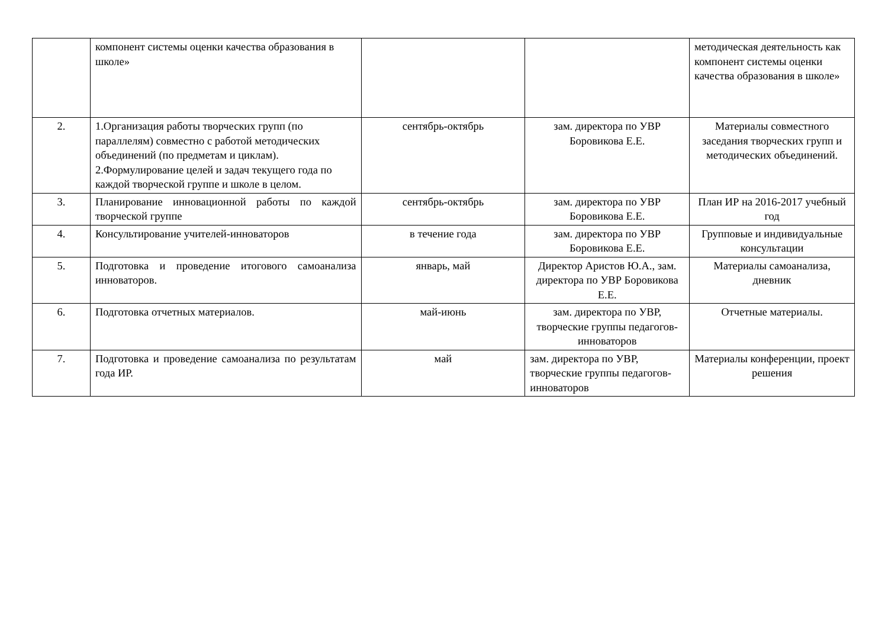| | компонент системы оценки качества образования в школе» | | | методическая деятельность как компонент системы оценки качества образования в школе» |
| 2. | 1.Организация работы творческих групп (по параллелям) совместно с работой методических объединений (по предметам и циклам). 2.Формулирование целей и задач текущего года по каждой творческой группе и школе в целом. | сентябрь-октябрь | зам. директора по УВР Боровикова Е.Е. | Материалы совместного заседания творческих групп и методических объединений. |
| 3. | Планирование инновационной работы по каждой творческой группе | сентябрь-октябрь | зам. директора по УВР Боровикова Е.Е. | План ИР на 2016-2017 учебный год |
| 4. | Консультирование учителей-инноваторов | в течение года | зам. директора по УВР Боровикова Е.Е. | Групповые и индивидуальные консультации |
| 5. | Подготовка и проведение итогового самоанализа инноваторов. | январь, май | Директор Аристов Ю.А., зам. директора по УВР Боровикова Е.Е. | Материалы самоанализа, дневник |
| 6. | Подготовка отчетных материалов. | май-июнь | зам. директора по УВР, творческие группы педагогов-инноваторов | Отчетные материалы. |
| 7. | Подготовка и проведение самоанализа по результатам года ИР. | май | зам. директора по УВР, творческие группы педагогов-инноваторов | Материалы конференции, проект решения |